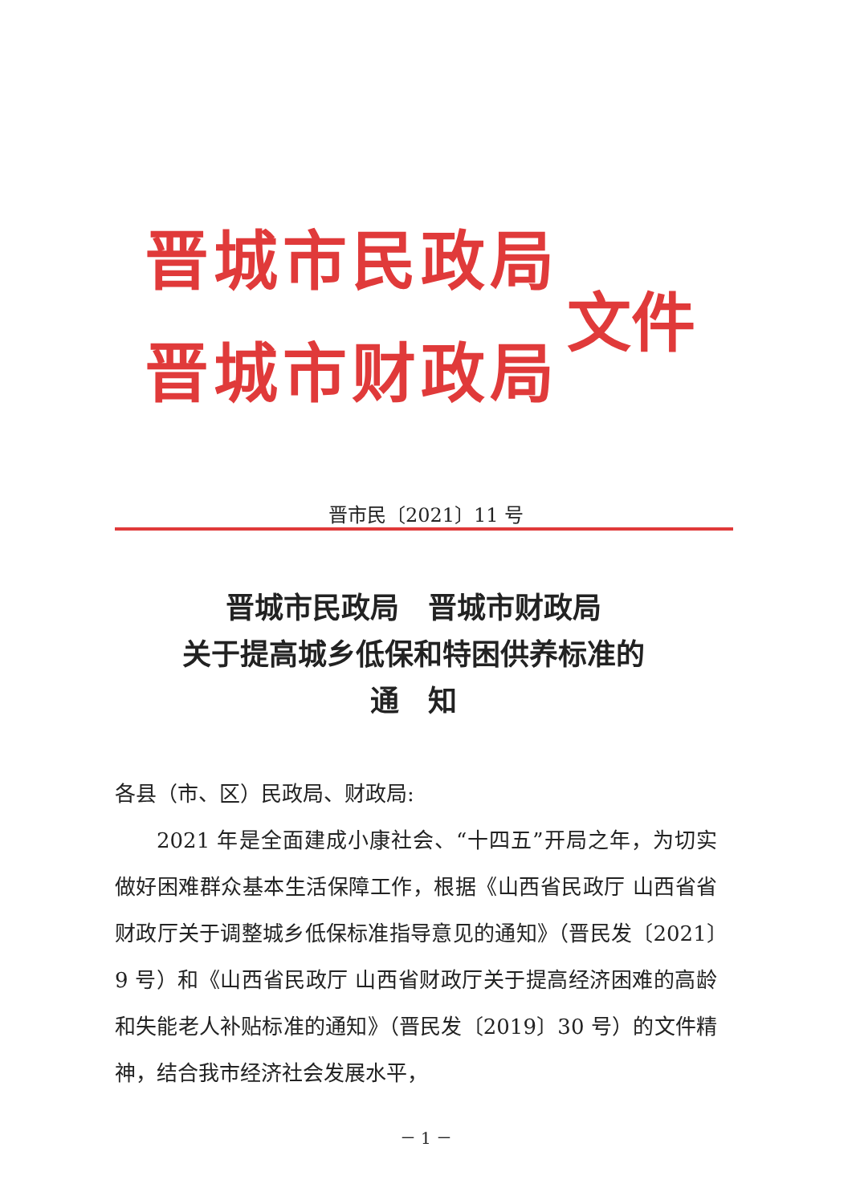晋城市民政局
晋城市财政局
文件
晋市民〔2021〕11 号
晋城市民政局　晋城市财政局
关于提高城乡低保和特困供养标准的
通　知
各县（市、区）民政局、财政局:
2021 年是全面建成小康社会、“十四五”开局之年，为切实做好困难群众基本生活保障工作，根据《山西省民政厅 山西省省财政厅关于调整城乡低保标准指导意见的通知》（晋民发〔2021〕9 号）和《山西省民政厅 山西省财政厅关于提高经济困难的高龄和失能老人补贴标准的通知》（晋民发〔2019〕30 号）的文件精神，结合我市经济社会发展水平，
－ 1 －